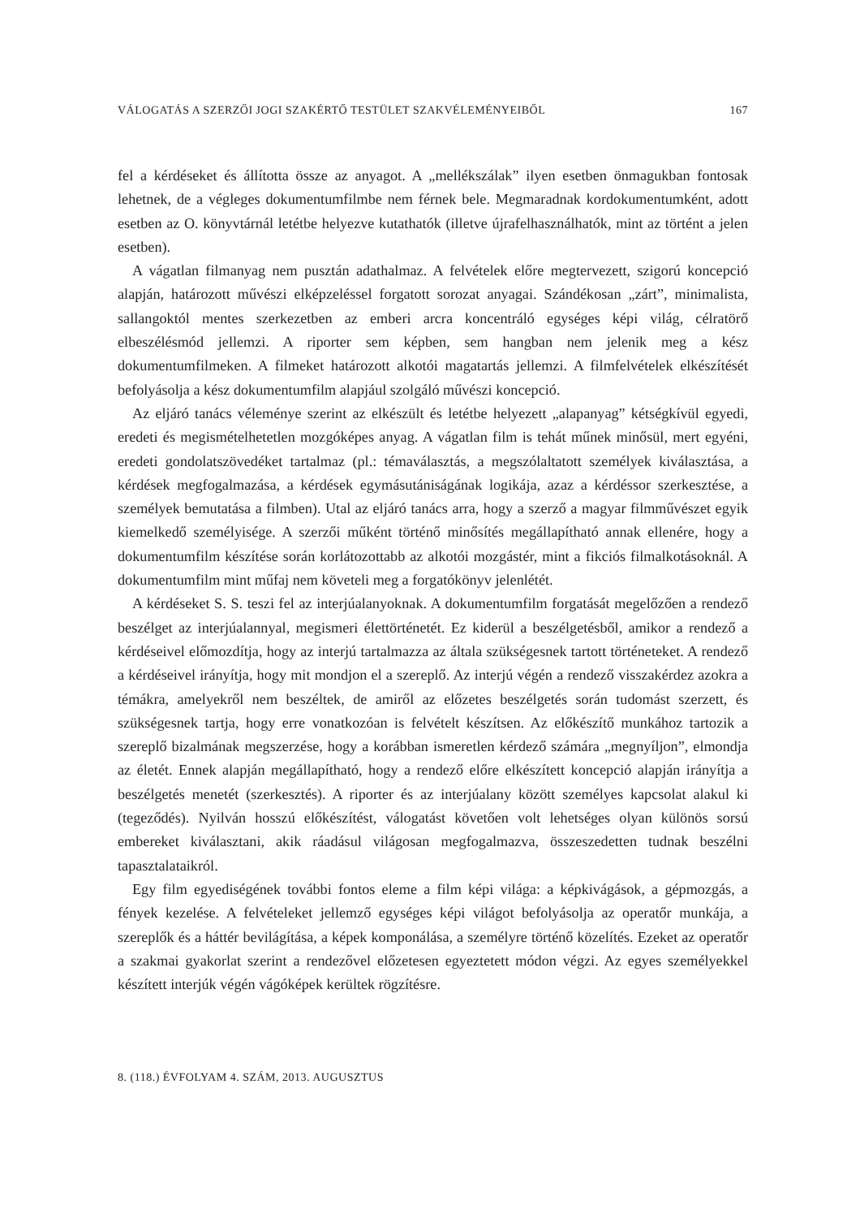VÁLOGATÁS A SZERZŐI JOGI SZAKÉRTŐ TESTÜLET SZAKVÉLEMÉNYEIBŐL 167
fel a kérdéseket és állította össze az anyagot. A „mellékszálak” ilyen esetben önmagukban fontosak lehetnek, de a végleges dokumentumfilmbe nem férnek bele. Megmaradnak kordokumentumként, adott esetben az O. könyvtárnál letétbe helyezve kutathatók (illetve újrafelhasználhatók, mint az történt a jelen esetben).
A vágatlan filmanyag nem pusztán adathalmaz. A felvételek előre megtervezett, szigorú koncepció alapján, határozott művészi elképzeléssel forgatott sorozat anyagai. Szándékosan „zárt”, minimalista, sallangoktól mentes szerkezetben az emberi arcra koncentráló egységes képi világ, célratörő elbeszélésmód jellemzi. A riporter sem képben, sem hangban nem jelenik meg a kész dokumentumfilmeken. A filmeket határozott alkotói magatartás jellemzi. A filmfelvételek elkészítését befolyásolja a kész dokumentumfilm alapjául szolgáló művészi koncepció.
Az eljáró tanács véleménye szerint az elkészült és letétbe helyezett „alapanyag” kétségkívül egyedi, eredeti és megismételhetetlen mozgóképes anyag. A vágatlan film is tehát műnek minősül, mert egyéni, eredeti gondolatszövedéket tartalmaz (pl.: témaválasztás, a megszólaltatott személyek kiválasztása, a kérdések megfogalmazása, a kérdések egymásutániságának logikája, azaz a kérdéssor szerkesztése, a személyek bemutatása a filmben). Utal az eljáró tanács arra, hogy a szerző a magyar filmművészet egyik kiemelkedő személyisége. A szerzői műként történő minősítés megállapítható annak ellenére, hogy a dokumentumfilm készítése során korlátozottabb az alkotói mozgástér, mint a fikciós filmalkotásoknál. A dokumentumfilm mint műfaj nem követeli meg a forgatókönyv jelenlétét.
A kérdéseket S. S. teszi fel az interjúalanyoknak. A dokumentumfilm forgatását megelőzően a rendező beszélget az interjúalannyal, megismeri élettörténetét. Ez kiderül a beszélgetésből, amikor a rendező a kérdéseivel előmozdítja, hogy az interjú tartalmazza az általa szükségesnek tartott történeteket. A rendező a kérdéseivel irányítja, hogy mit mondjon el a szereplő. Az interjú végén a rendező visszakérdez azokra a témákra, amelyekről nem beszéltek, de amiről az előzetes beszélgetés során tudomást szerzett, és szükségesnek tartja, hogy erre vonatkozóan is felvételt készítsen. Az előkészítő munkához tartozik a szereplő bizalmának megszerzése, hogy a korábban ismeretlen kérdező számára „megnyíljon”, elmondja az életét. Ennek alapján megállapítható, hogy a rendező előre elkészített koncepció alapján irányítja a beszélgetés menetét (szerkesztés). A riporter és az interjúalany között személyes kapcsolat alakul ki (tegeződés). Nyilván hosszú előkészítést, válogatást követően volt lehetséges olyan különös sorsú embereket kiválasztani, akik ráadásul világosan megfogalmazva, összeszedetten tudnak beszélni tapasztalataikról.
Egy film egyediségének további fontos eleme a film képi világa: a képkivágások, a gépmozgás, a fények kezelése. A felvételeket jellemző egységes képi világot befolyásolja az operatőr munkája, a szereplők és a háttér bevilágítása, a képek komponálása, a személyre történő közelítés. Ezeket az operatőr a szakmai gyakorlat szerint a rendezővel előzetesen egyeztetett módon végzi. Az egyes személyekkel készített interjúk végén vágóképek kerültek rögzítésre.
8. (118.) ÉVFOLYAM 4. SZÁM, 2013. AUGUSZTUS